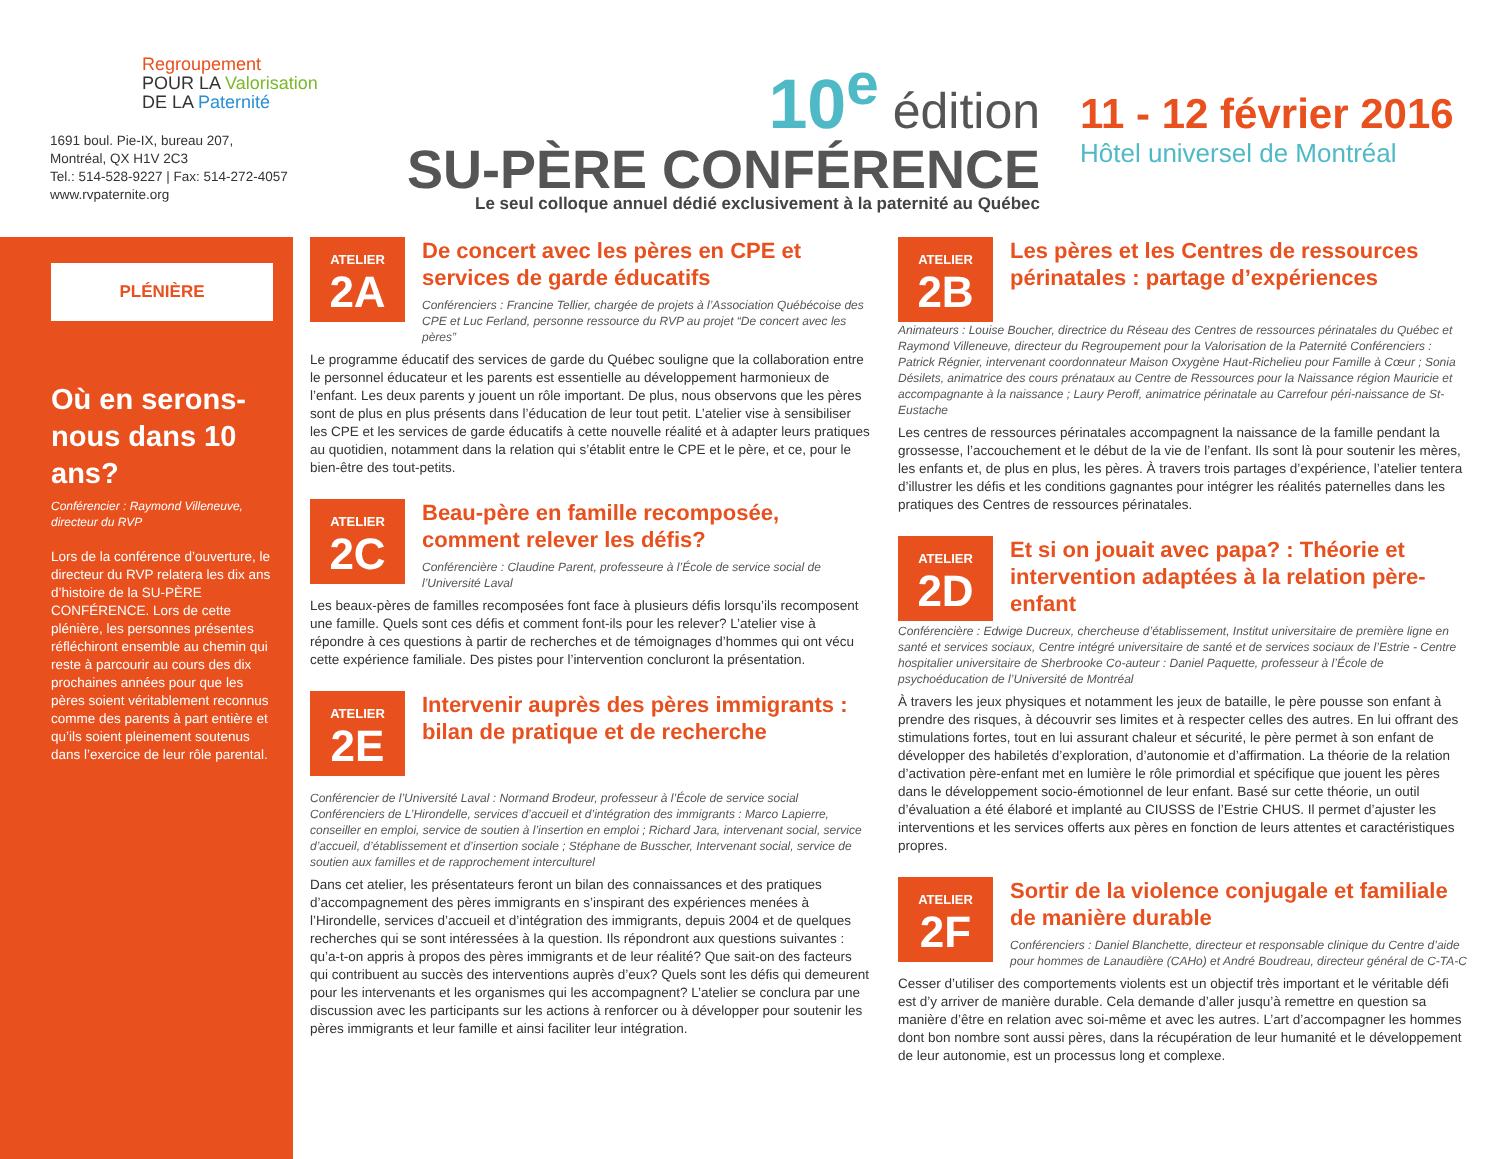Regroupement
POUR LA Valorisation
DE LA Paternité
1691 boul. Pie-IX, bureau 207,
Montréal, QX H1V 2C3
Tel.: 514-528-9227 | Fax: 514-272-4057
www.rvpaternite.org
10<sup>e</sup> édition
SU-PÈRE CONFÉRENCE
Le seul colloque annuel dédié exclusivement à la paternité au Québec
11 - 12 février 2016
Hôtel universel de Montréal
PLÉNIÈRE
Où en serons-nous dans 10 ans?
Conférencier : Raymond Villeneuve, directeur du RVP
Lors de la conférence d’ouverture, le directeur du RVP relatera les dix ans d’histoire de la SU-PÈRE CONFÉRENCE. Lors de cette plénière, les personnes présentes réfléchiront ensemble au chemin qui reste à parcourir au cours des dix prochaines années pour que les pères soient véritablement reconnus comme des parents à part entière et qu’ils soient pleinement soutenus dans l’exercice de leur rôle parental.
ATELIER
2A
De concert avec les pères en CPE et services de garde éducatifs
Conférenciers : Francine Tellier, chargée de projets à l’Association Québécoise des CPE et Luc Ferland, personne ressource du RVP au projet “De concert avec les pères”
Le programme éducatif des services de garde du Québec souligne que la collaboration entre le personnel éducateur et les parents est essentielle au développement harmonieux de l’enfant. Les deux parents y jouent un rôle important. De plus, nous observons que les pères sont de plus en plus présents dans l’éducation de leur tout petit. L’atelier vise à sensibiliser les CPE et les services de garde éducatifs à cette nouvelle réalité et à adapter leurs pratiques au quotidien, notamment dans la relation qui s’établit entre le CPE et le père, et ce, pour le bien-être des tout-petits.
ATELIER
2C
Beau-père en famille recomposée, comment relever les défis?
Conférencière : Claudine Parent, professeure à l’École de service social de l’Université Laval
Les beaux-pères de familles recomposées font face à plusieurs défis lorsqu’ils recomposent une famille. Quels sont ces défis et comment font-ils pour les relever? L’atelier vise à répondre à ces questions à partir de recherches et de témoignages d’hommes qui ont vécu cette expérience familiale. Des pistes pour l’intervention concluront la présentation.
ATELIER
2E
Intervenir auprès des pères immigrants :
bilan de pratique et de recherche
Conférencier de l’Université Laval : Normand Brodeur, professeur à l’École de service social Conférenciers de L’Hirondelle, services d’accueil et d’intégration des immigrants : Marco Lapierre, conseiller en emploi, service de soutien à l’insertion en emploi ; Richard Jara, intervenant social, service d’accueil, d’établissement et d’insertion sociale ; Stéphane de Busscher, Intervenant social, service de soutien aux familles et de rapprochement interculturel
Dans cet atelier, les présentateurs feront un bilan des connaissances et des pratiques d’accompagnement des pères immigrants en s’inspirant des expériences menées à l’Hirondelle, services d’accueil et d’intégration des immigrants, depuis 2004 et de quelques recherches qui se sont intéressées à la question. Ils répondront aux questions suivantes : qu’a-t-on appris à propos des pères immigrants et de leur réalité? Que sait-on des facteurs qui contribuent au succès des interventions auprès d’eux? Quels sont les défis qui demeurent pour les intervenants et les organismes qui les accompagnent? L’atelier se conclura par une discussion avec les participants sur les actions à renforcer ou à développer pour soutenir les pères immigrants et leur famille et ainsi faciliter leur intégration.
ATELIER
2B
Les pères et les Centres de ressources périnatales : partage d’expériences
Animateurs : Louise Boucher, directrice du Réseau des Centres de ressources périnatales du Québec et Raymond Villeneuve, directeur du Regroupement pour la Valorisation de la Paternité Conférenciers : Patrick Régnier, intervenant coordonnateur Maison Oxygène Haut-Richelieu pour Famille à Cœur ; Sonia Désilets, animatrice des cours prénataux au Centre de Ressources pour la Naissance région Mauricie et accompagnante à la naissance ; Laury Peroff, animatrice périnatale au Carrefour péri-naissance de St-Eustache
Les centres de ressources périnatales accompagnent la naissance de la famille pendant la grossesse, l’accouchement et le début de la vie de l’enfant. Ils sont là pour soutenir les mères, les enfants et, de plus en plus, les pères. À travers trois partages d’expérience, l’atelier tentera d’illustrer les défis et les conditions gagnantes pour intégrer les réalités paternelles dans les pratiques des Centres de ressources périnatales.
ATELIER
2D
Et si on jouait avec papa? : Théorie et intervention adaptées à la relation père-enfant
Conférencière : Edwige Ducreux, chercheuse d’établissement, Institut universitaire de première ligne en santé et services sociaux, Centre intégré universitaire de santé et de services sociaux de l’Estrie - Centre hospitalier universitaire de Sherbrooke Co-auteur : Daniel Paquette, professeur à l’École de psychoéducation de l’Université de Montréal
À travers les jeux physiques et notamment les jeux de bataille, le père pousse son enfant à prendre des risques, à découvrir ses limites et à respecter celles des autres. En lui offrant des stimulations fortes, tout en lui assurant chaleur et sécurité, le père permet à son enfant de développer des habiletés d’exploration, d’autonomie et d’affirmation. La théorie de la relation d’activation père-enfant met en lumière le rôle primordial et spécifique que jouent les pères dans le développement socio-émotionnel de leur enfant. Basé sur cette théorie, un outil d’évaluation a été élaboré et implanté au CIUSSS de l’Estrie CHUS. Il permet d’ajuster les interventions et les services offerts aux pères en fonction de leurs attentes et caractéristiques propres.
ATELIER
2F
Sortir de la violence conjugale et familiale
de manière durable
Conférenciers : Daniel Blanchette, directeur et responsable clinique du Centre d’aide pour hommes de Lanaudière (CAHo) et André Boudreau, directeur général de C-TA-C
Cesser d’utiliser des comportements violents est un objectif très important et le véritable défi est d’y arriver de manière durable. Cela demande d’aller jusqu’à remettre en question sa manière d’être en relation avec soi-même et avec les autres. L’art d’accompagner les hommes dont bon nombre sont aussi pères, dans la récupération de leur humanité et le développement de leur autonomie, est un processus long et complexe.